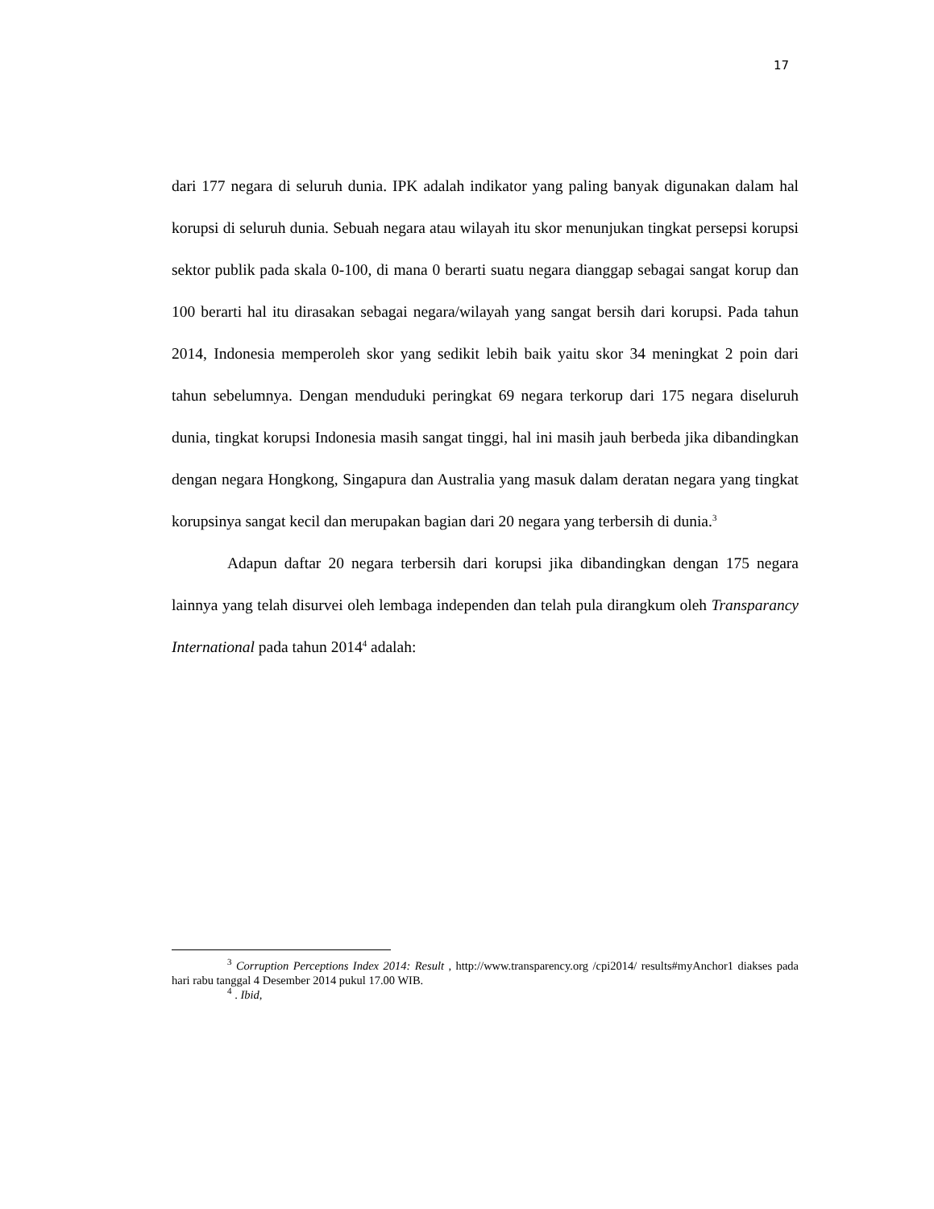17
dari 177 negara di seluruh dunia. IPK adalah indikator yang paling banyak digunakan dalam hal korupsi di seluruh dunia. Sebuah negara atau wilayah itu skor menunjukan tingkat persepsi korupsi sektor publik pada skala 0-100, di mana 0 berarti suatu negara dianggap sebagai sangat korup dan 100 berarti hal itu dirasakan sebagai negara/wilayah yang sangat bersih dari korupsi. Pada tahun 2014, Indonesia memperoleh skor yang sedikit lebih baik yaitu skor 34 meningkat 2 poin dari tahun sebelumnya. Dengan menduduki peringkat 69 negara terkorup dari 175 negara diseluruh dunia, tingkat korupsi Indonesia masih sangat tinggi, hal ini masih jauh berbeda jika dibandingkan dengan negara Hongkong, Singapura dan Australia yang masuk dalam deratan negara yang tingkat korupsinya sangat kecil dan merupakan bagian dari 20 negara yang terbersih di dunia.<sup>3</sup>
Adapun daftar 20 negara terbersih dari korupsi jika dibandingkan dengan 175 negara lainnya yang telah disurvei oleh lembaga independen dan telah pula dirangkum oleh Transparancy International pada tahun 2014<sup>4</sup> adalah:
<sup>3</sup> Corruption Perceptions Index 2014: Result , http://www.transparency.org /cpi2014/ results#myAnchor1 diakses pada hari rabu tanggal 4 Desember 2014 pukul 17.00 WIB.
<sup>4</sup> . Ibid,